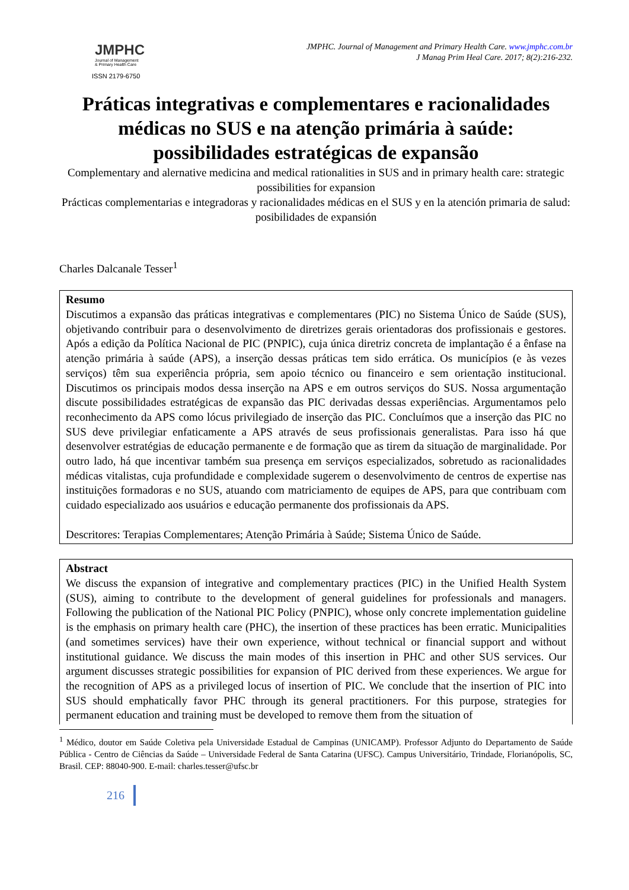JMPHC
Journal of Management
& Primary Health Care
ISSN 2179-6750
JMPHC. Journal of Management and Primary Health Care. www.jmphc.com.br
J Manag Prim Heal Care. 2017; 8(2):216-232.
Práticas integrativas e complementares e racionalidades médicas no SUS e na atenção primária à saúde: possibilidades estratégicas de expansão
Complementary and alernative medicina and medical rationalities in SUS and in primary health care: strategic possibilities for expansion
Prácticas complementarias e integradoras y racionalidades médicas en el SUS y en la atención primaria de salud: posibilidades de expansión
Charles Dalcanale Tesser<sup>1</sup>
Resumo
Discutimos a expansão das práticas integrativas e complementares (PIC) no Sistema Único de Saúde (SUS), objetivando contribuir para o desenvolvimento de diretrizes gerais orientadoras dos profissionais e gestores. Após a edição da Política Nacional de PIC (PNPIC), cuja única diretriz concreta de implantação é a ênfase na atenção primária à saúde (APS), a inserção dessas práticas tem sido errática. Os municípios (e às vezes serviços) têm sua experiência própria, sem apoio técnico ou financeiro e sem orientação institucional. Discutimos os principais modos dessa inserção na APS e em outros serviços do SUS. Nossa argumentação discute possibilidades estratégicas de expansão das PIC derivadas dessas experiências. Argumentamos pelo reconhecimento da APS como lócus privilegiado de inserção das PIC. Concluímos que a inserção das PIC no SUS deve privilegiar enfaticamente a APS através de seus profissionais generalistas. Para isso há que desenvolver estratégias de educação permanente e de formação que as tirem da situação de marginalidade. Por outro lado, há que incentivar também sua presença em serviços especializados, sobretudo as racionalidades médicas vitalistas, cuja profundidade e complexidade sugerem o desenvolvimento de centros de expertise nas instituições formadoras e no SUS, atuando com matriciamento de equipes de APS, para que contribuam com cuidado especializado aos usuários e educação permanente dos profissionais da APS.
Descritores: Terapias Complementares; Atenção Primária à Saúde; Sistema Único de Saúde.
Abstract
We discuss the expansion of integrative and complementary practices (PIC) in the Unified Health System (SUS), aiming to contribute to the development of general guidelines for professionals and managers. Following the publication of the National PIC Policy (PNPIC), whose only concrete implementation guideline is the emphasis on primary health care (PHC), the insertion of these practices has been erratic. Municipalities (and sometimes services) have their own experience, without technical or financial support and without institutional guidance. We discuss the main modes of this insertion in PHC and other SUS services. Our argument discusses strategic possibilities for expansion of PIC derived from these experiences. We argue for the recognition of APS as a privileged locus of insertion of PIC. We conclude that the insertion of PIC into SUS should emphatically favor PHC through its general practitioners. For this purpose, strategies for permanent education and training must be developed to remove them from the situation of
<sup>1</sup> Médico, doutor em Saúde Coletiva pela Universidade Estadual de Campinas (UNICAMP). Professor Adjunto do Departamento de Saúde Pública - Centro de Ciências da Saúde – Universidade Federal de Santa Catarina (UFSC). Campus Universitário, Trindade, Florianópolis, SC, Brasil. CEP: 88040-900. E-mail: charles.tesser@ufsc.br
216